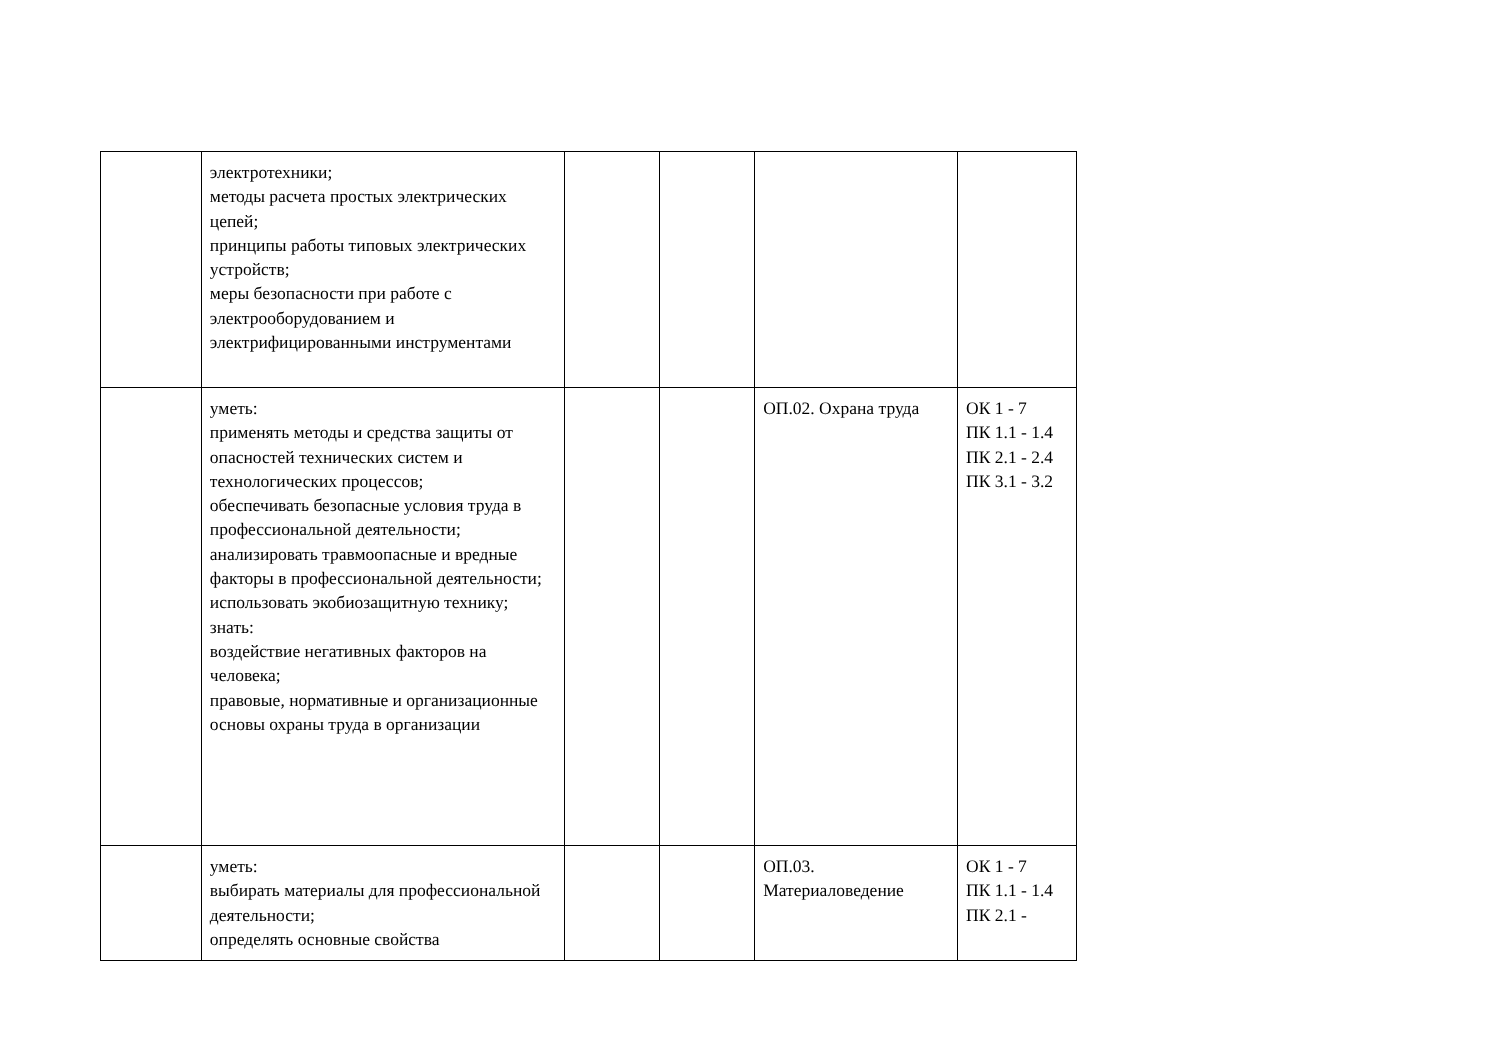| | электротехники; методы расчета простых электрических цепей; принципы работы типовых электрических устройств; меры безопасности при работе с электрооборудованием и электрифицированными инструментами | | | | |
| | уметь: применять методы и средства защиты от опасностей технических систем и технологических процессов; обеспечивать безопасные условия труда в профессиональной деятельности; анализировать травмоопасные и вредные факторы в профессиональной деятельности; использовать экобиозащитную технику; знать: воздействие негативных факторов на человека; правовые, нормативные и организационные основы охраны труда в организации | | | ОП.02. Охрана труда | ОК 1 - 7 ПК 1.1 - 1.4 ПК 2.1 - 2.4 ПК 3.1 - 3.2 |
| | уметь: выбирать материалы для профессиональной деятельности; определять основные свойства | | | ОП.03. Материаловедение | ОК 1 - 7 ПК 1.1 - 1.4 ПК 2.1 - |